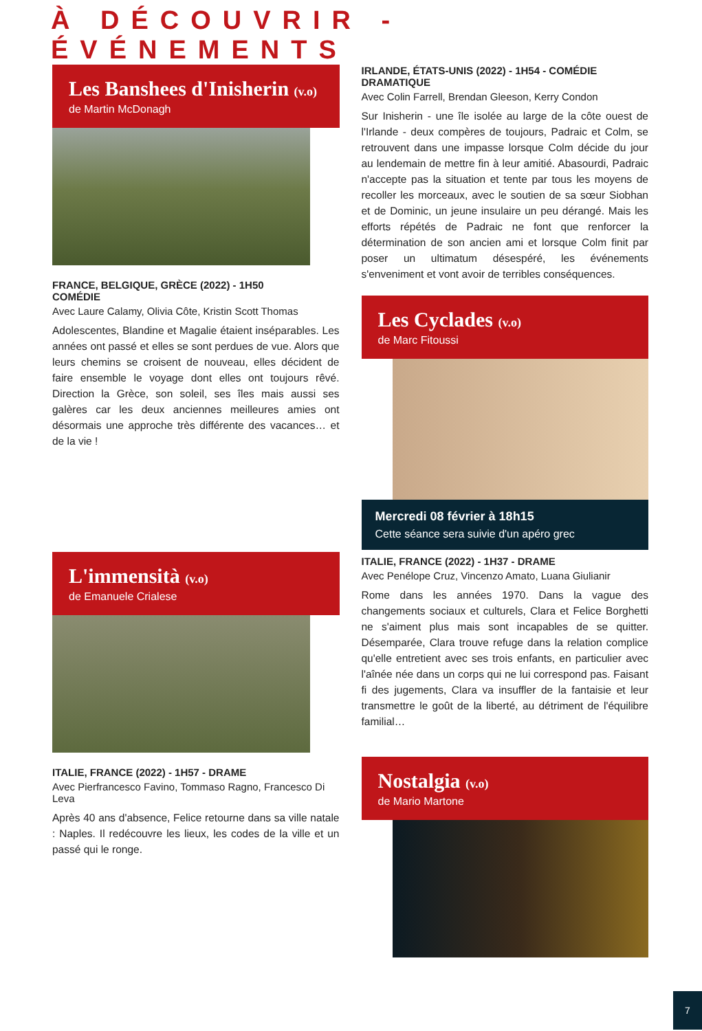À DÉCOUVRIR - ÉVÉNEMENTS
Les Banshees d'Inisherin (v.o)
de Martin McDonagh
FRANCE, BELGIQUE, GRÈCE (2022) - 1H50
COMÉDIE
Avec Laure Calamy, Olivia Côte, Kristin Scott Thomas
Adolescentes, Blandine et Magalie étaient inséparables. Les années ont passé et elles se sont perdues de vue. Alors que leurs chemins se croisent de nouveau, elles décident de faire ensemble le voyage dont elles ont toujours rêvé. Direction la Grèce, son soleil, ses îles mais aussi ses galères car les deux anciennes meilleures amies ont désormais une approche très différente des vacances… et de la vie !
L'immensità (v.o)
de Emanuele Crialese
ITALIE, FRANCE (2022) - 1H57 - DRAME
Avec Pierfrancesco Favino, Tommaso Ragno, Francesco Di Leva
Après 40 ans d'absence, Felice retourne dans sa ville natale : Naples. Il redécouvre les lieux, les codes de la ville et un passé qui le ronge.
IRLANDE, ÉTATS-UNIS (2022) - 1H54 - COMÉDIE DRAMATIQUE
Avec Colin Farrell, Brendan Gleeson, Kerry Condon
Sur Inisherin - une île isolée au large de la côte ouest de l'Irlande - deux compères de toujours, Padraic et Colm, se retrouvent dans une impasse lorsque Colm décide du jour au lendemain de mettre fin à leur amitié. Abasourdi, Padraic n'accepte pas la situation et tente par tous les moyens de recoller les morceaux, avec le soutien de sa sœur Siobhan et de Dominic, un jeune insulaire un peu dérangé. Mais les efforts répétés de Padraic ne font que renforcer la détermination de son ancien ami et lorsque Colm finit par poser un ultimatum désespéré, les événements s'enveniment et vont avoir de terribles conséquences.
Les Cyclades (v.o)
de Marc Fitoussi
Mercredi 08 février à 18h15
Cette séance sera suivie d'un apéro grec
ITALIE, FRANCE (2022) - 1H37 - DRAME
Avec Penélope Cruz, Vincenzo Amato, Luana Giulianir
Rome dans les années 1970. Dans la vague des changements sociaux et culturels, Clara et Felice Borghetti ne s'aiment plus mais sont incapables de se quitter. Désemparée, Clara trouve refuge dans la relation complice qu'elle entretient avec ses trois enfants, en particulier avec l'aînée née dans un corps qui ne lui correspond pas. Faisant fi des jugements, Clara va insuffler de la fantaisie et leur transmettre le goût de la liberté, au détriment de l'équilibre familial…
Nostalgia (v.o)
de Mario Martone
7